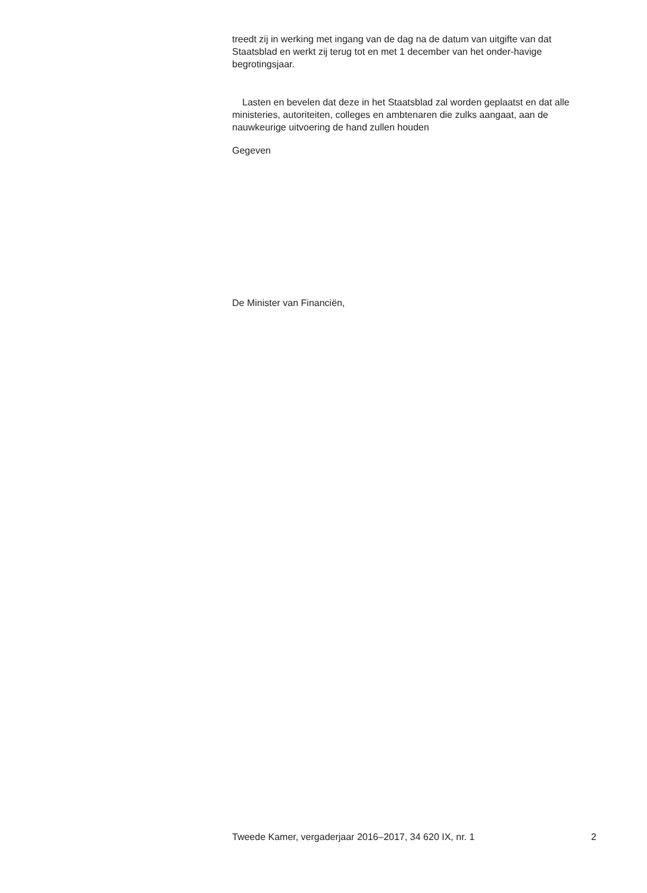treedt zij in werking met ingang van de dag na de datum van uitgifte van dat Staatsblad en werkt zij terug tot en met 1 december van het onder-havige begrotingsjaar.
Lasten en bevelen dat deze in het Staatsblad zal worden geplaatst en dat alle ministeries, autoriteiten, colleges en ambtenaren die zulks aangaat, aan de nauwkeurige uitvoering de hand zullen houden
Gegeven
De Minister van Financiën,
Tweede Kamer, vergaderjaar 2016–2017, 34 620 IX, nr. 1 2